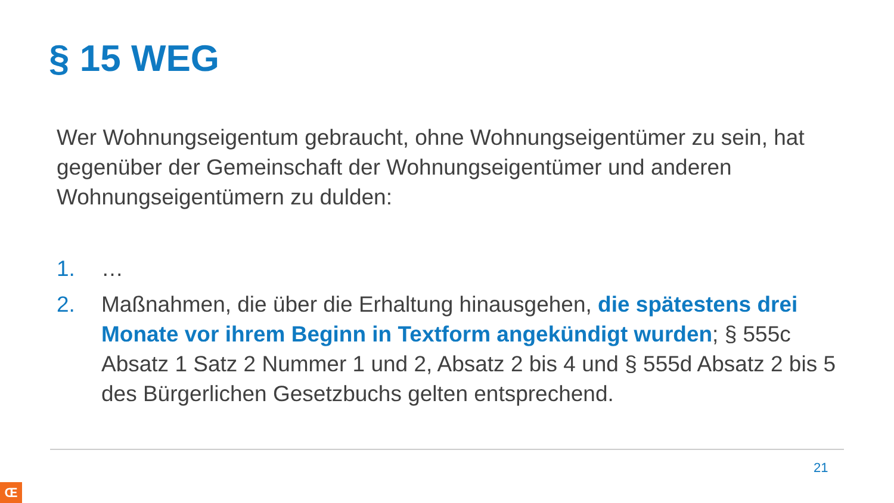§ 15 WEG
Wer Wohnungseigentum gebraucht, ohne Wohnungseigentümer zu sein, hat gegenüber der Gemeinschaft der Wohnungseigentümer und anderen Wohnungseigentümern zu dulden:
1. …
2. Maßnahmen, die über die Erhaltung hinausgehen, die spätestens drei Monate vor ihrem Beginn in Textform angekündigt wurden; § 555c Absatz 1 Satz 2 Nummer 1 und 2, Absatz 2 bis 4 und § 555d Absatz 2 bis 5 des Bürgerlichen Gesetzbuchs gelten entsprechend.
21
Œ